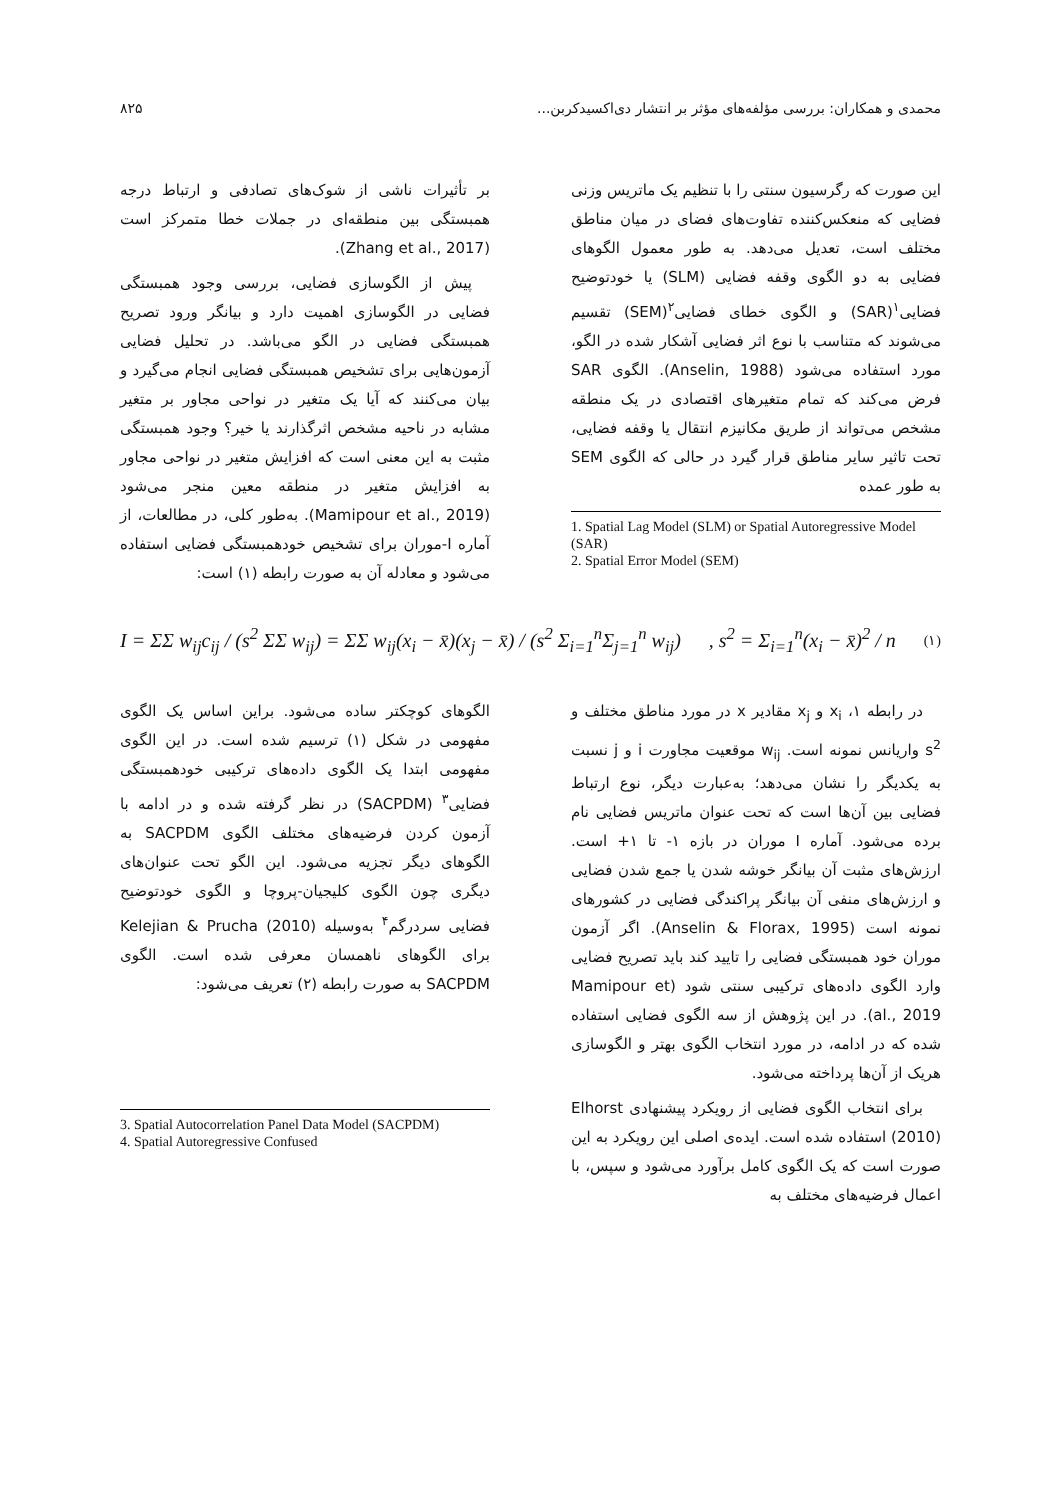محمدی و همکاران: بررسی مؤلفه‌های مؤثر بر انتشار دی‌اکسیدکربن... ۸۲۵
این صورت که رگرسیون سنتی را با تنظیم یک ماتریس وزنی فضایی که منعکس‌کننده تفاوت‌های فضای در میان مناطق مختلف است، تعدیل می‌دهد. به طور معمول الگوهای فضایی به دو الگوی وقفه فضایی (SLM) یا خودتوضیح فضایی<sup>۱</sup>(SAR) و الگوی خطای فضایی<sup>۲</sup>(SEM) تقسیم می‌شوند که متناسب با نوع اثر فضایی آشکار شده در الگو، مورد استفاده می‌شود (Anselin, 1988). الگوی SAR فرض می‌کند که تمام متغیرهای اقتصادی در یک منطقه مشخص می‌تواند از طریق مکانیزم انتقال یا وقفه فضایی، تحت تاثیر سایر مناطق قرار گیرد در حالی که الگوی SEM به طور عمده
1. Spatial Lag Model (SLM) or Spatial Autoregressive Model (SAR)
2. Spatial Error Model (SEM)
بر تأثیرات ناشی از شوک‌های تصادفی و ارتباط درجه همبستگی بین منطقه‌ای در جملات خطا متمرکز است (Zhang et al., 2017).
پیش از الگوسازی فضایی، بررسی وجود همبستگی فضایی در الگوسازی اهمیت دارد و بیانگر ورود تصریح همبستگی فضایی در الگو می‌باشد. در تحلیل فضایی آزمون‌هایی برای تشخیص همبستگی فضایی انجام می‌گیرد و بیان می‌کنند که آیا یک متغیر در نواحی مجاور بر متغیر مشابه در ناحیه مشخص اثرگذارند یا خیر؟ وجود همبستگی مثبت به این معنی است که افزایش متغیر در نواحی مجاور به افزایش متغیر در منطقه معین منجر می‌شود (Mamipour et al., 2019). به‌طور کلی، در مطالعات، از آماره I-موران برای تشخیص خودهمبستگی فضایی استفاده می‌شود و معادله آن به صورت رابطه (۱) است:
I = ΣΣ w<sub>ij</sub>c<sub>ij</sub> / (s<sup>2</sup> ΣΣ w<sub>ij</sub>) = ΣΣ w<sub>ij</sub>(x<sub>i</sub> − x̄)(x<sub>j</sub> − x̄) / (s<sup>2</sup> Σ<sub>i=1</sub><sup>n</sup>Σ<sub>j=1</sub><sup>n</sup> w<sub>ij</sub>) , s<sup>2</sup> = Σ<sub>i=1</sub><sup>n</sup>(x<sub>i</sub> − x̄)<sup>2</sup> / n (۱)
در رابطه ۱، x<sub>i</sub> و x<sub>j</sub> مقادیر x در مورد مناطق مختلف و s<sup>2</sup> واریانس نمونه است. w<sub>ij</sub> موقعیت مجاورت i و j نسبت به یکدیگر را نشان می‌دهد؛ به‌عبارت دیگر، نوع ارتباط فضایی بین آن‌ها است که تحت عنوان ماتریس فضایی نام برده می‌شود. آماره I موران در بازه ۱- تا ۱+ است. ارزش‌های مثبت آن بیانگر خوشه شدن یا جمع شدن فضایی و ارزش‌های منفی آن بیانگر پراکندگی فضایی در کشورهای نمونه است (Anselin & Florax, 1995). اگر آزمون موران خود همبستگی فضایی را تایید کند باید تصریح فضایی وارد الگوی داده‌های ترکیبی سنتی شود (Mamipour et al., 2019). در این پژوهش از سه الگوی فضایی استفاده شده که در ادامه، در مورد انتخاب الگوی بهتر و الگوسازی هریک از آن‌ها پرداخته می‌شود.
برای انتخاب الگوی فضایی از رویکرد پیشنهادی Elhorst (2010) استفاده شده است. ایده‌ی اصلی این رویکرد به این صورت است که یک الگوی کامل برآورد می‌شود و سپس، با اعمال فرضیه‌های مختلف به
الگوهای کوچکتر ساده می‌شود. براین اساس یک الگوی مفهومی در شکل (۱) ترسیم شده است. در این الگوی مفهومی ابتدا یک الگوی داده‌های ترکیبی خودهمبستگی فضایی<sup>۳</sup> (SACPDM) در نظر گرفته شده و در ادامه با آزمون کردن فرضیه‌های مختلف الگوی SACPDM به الگوهای دیگر تجزیه می‌شود. این الگو تحت عنوان‌های دیگری چون الگوی کلیجیان-پروچا و الگوی خودتوضیح فضایی سردرگم<sup>۴</sup> به‌وسیله Kelejian & Prucha (2010) برای الگوهای ناهمسان معرفی شده است. الگوی SACPDM به صورت رابطه (۲) تعریف می‌شود:
3. Spatial Autocorrelation Panel Data Model (SACPDM)
4. Spatial Autoregressive Confused